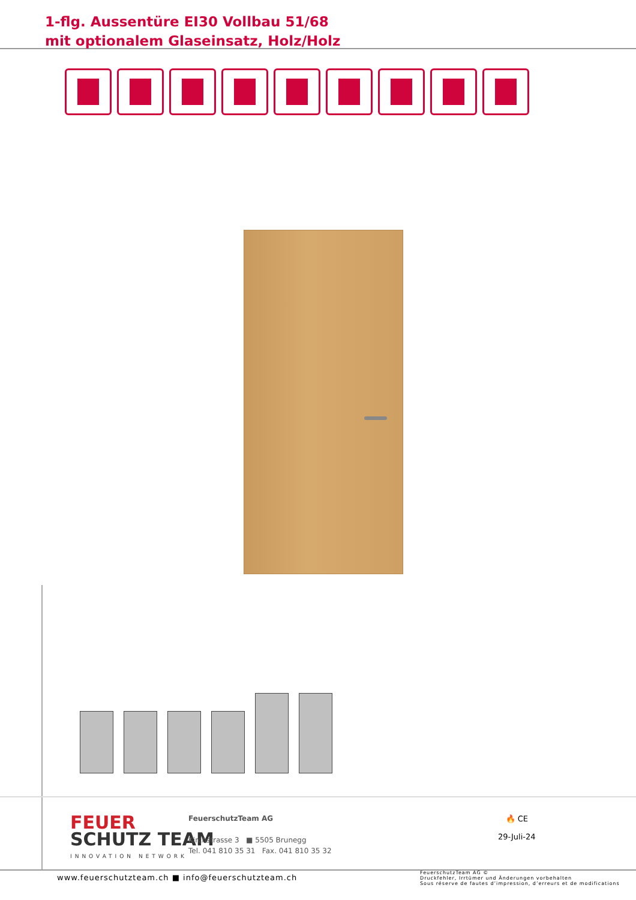1-flg. Aussentüre EI30 Vollbau 51/68
mit optionalem Glaseinsatz, Holz/Holz
FEUER
SCHUTZ TEAM
INNOVATION NETWORK
FeuerschutzTeam AG
Kirchstrasse 3 ■ 5505 Brunegg
Tel. 041 810 35 31 Fax. 041 810 35 32
🔥 CE
29-Juli-24
www.feuerschutzteam.ch ■ info@feuerschutzteam.ch
FeuerschutzTeam AG ©
Druckfehler, Irrtümer und Änderungen vorbehalten
Sous réserve de fautes d’impression, d’erreurs et de modifications